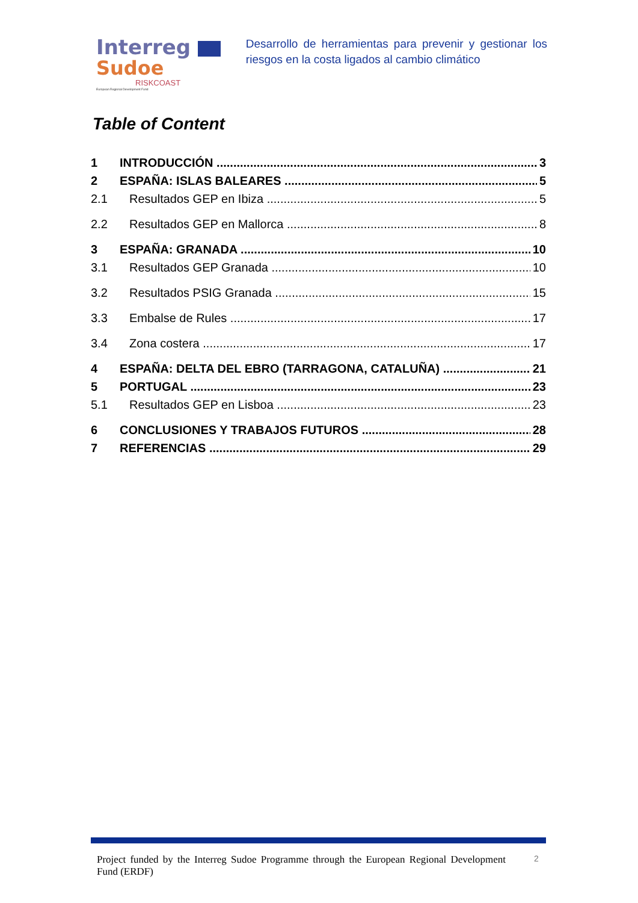Interreg
Sudoe
RISKCOAST
European Regional Development Fund
Desarrollo de herramientas para prevenir y gestionar los riesgos en la costa ligados al cambio climático
Table of Content
1 INTRODUCCIÓN 3
2 ESPAÑA: ISLAS BALEARES 5
2.1 Resultados GEP en Ibiza 5
2.2 Resultados GEP en Mallorca 8
3 ESPAÑA: GRANADA 10
3.1 Resultados GEP Granada 10
3.2 Resultados PSIG Granada 15
3.3 Embalse de Rules 17
3.4 Zona costera 17
4 ESPAÑA: DELTA DEL EBRO (TARRAGONA, CATALUÑA) 21
5 PORTUGAL 23
5.1 Resultados GEP en Lisboa 23
6 CONCLUSIONES Y TRABAJOS FUTUROS 28
7 REFERENCIAS 29
Project funded by the Interreg Sudoe Programme through the European Regional Development Fund (ERDF)
2